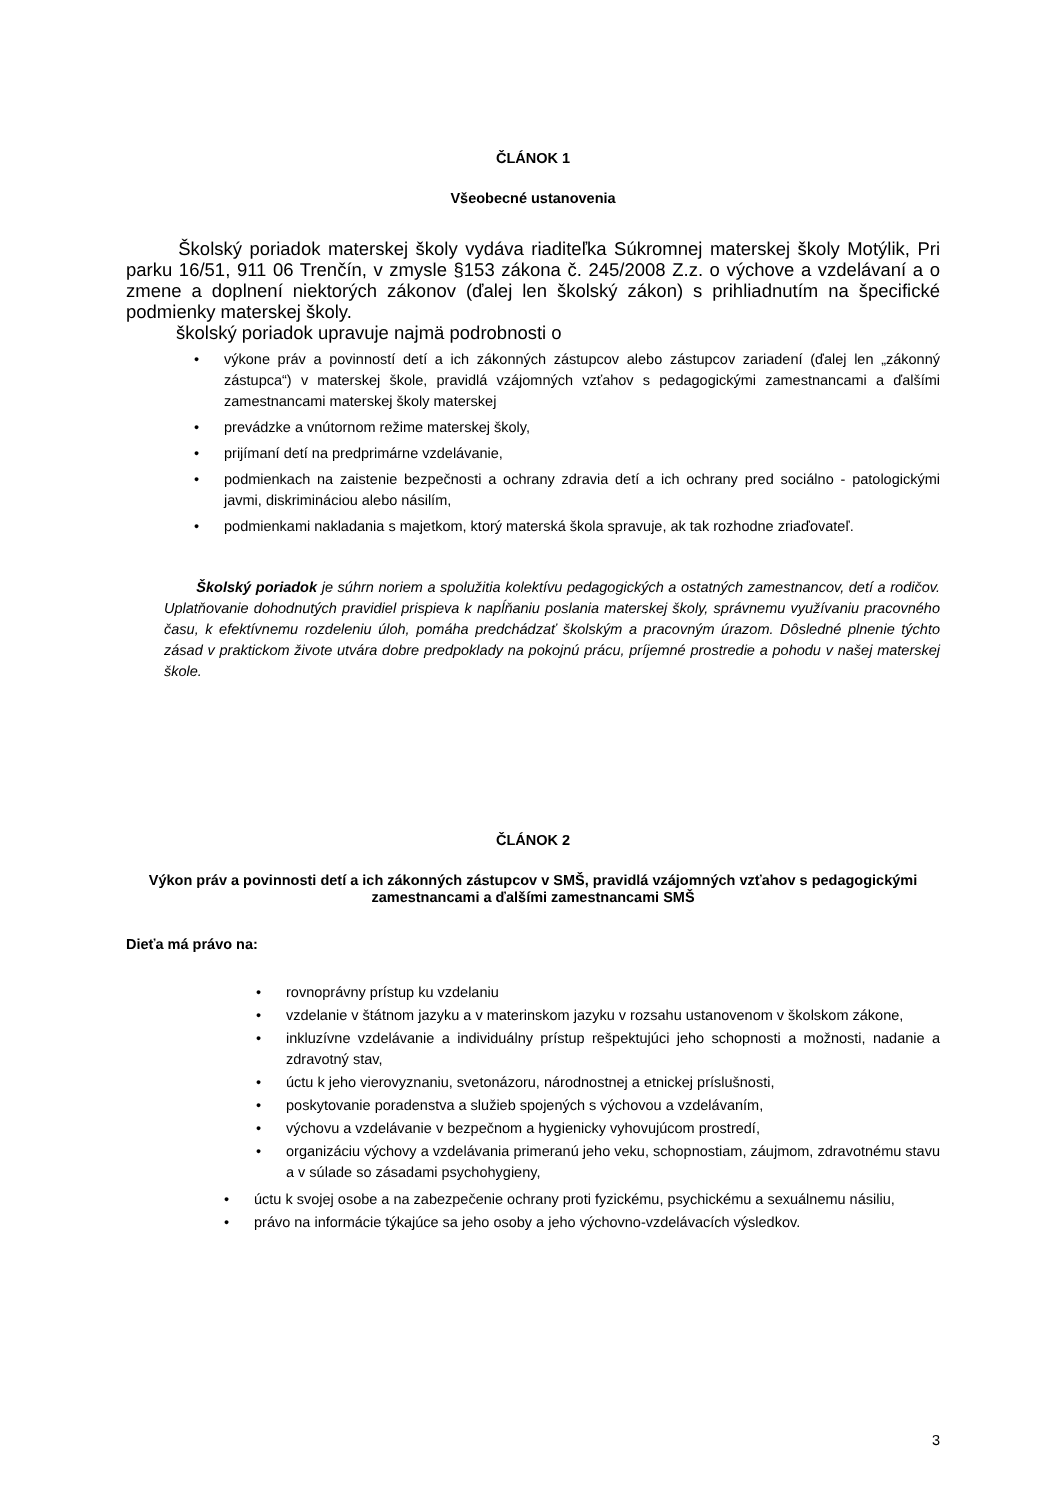ČLÁNOK 1
Všeobecné ustanovenia
Školský poriadok materskej školy vydáva riaditeľka Súkromnej materskej školy Motýlik, Pri parku 16/51, 911 06 Trenčín, v zmysle §153 zákona č. 245/2008 Z.z. o výchove a vzdelávaní a o zmene a doplnení niektorých zákonov (ďalej len školský zákon) s prihliadnutím na špecifické podmienky materskej školy.
školský poriadok upravuje najmä podrobnosti o
výkone práv a povinností detí a ich zákonných zástupcov alebo zástupcov zariadení (ďalej len „zákonný zástupca“) v materskej škole, pravidlá vzájomných vzťahov s pedagogickými zamestnancami a ďalšími zamestnancami materskej školy materskej
prevádzke a vnútornom režime materskej školy,
prijímaní detí na predprimárne vzdelávanie,
podmienkach na zaistenie bezpečnosti a ochrany zdravia detí a ich ochrany pred sociálno - patologickými javmi, diskrimináciou alebo násilím,
podmienkami nakladania s majetkom, ktorý materská škola spravuje, ak tak rozhodne zriaďovateľ.
Školský poriadok je súhrn noriem a spolužitia kolektívu pedagogických a ostatných zamestnancov, detí a rodičov. Uplatňovanie dohodnutých pravidiel prispieva k napĺňaniu poslania materskej školy, správnemu využívaniu pracovného času, k efektívnemu rozdeleniu úloh, pomáha predchádzať školským a pracovným úrazom. Dôsledné plnenie týchto zásad v praktickom živote utvára dobre predpoklady na pokojnú prácu, príjemné prostredie a pohodu v našej materskej škole.
ČLÁNOK 2
Výkon práv a povinnosti detí a ich zákonných zástupcov v SMŠ, pravidlá vzájomných vzťahov s pedagogickými zamestnancami a ďalšími zamestnancami SMŠ
Dieťa má právo na:
rovnoprávny prístup ku vzdelaniu
vzdelanie v štátnom jazyku a v materinskom jazyku v rozsahu ustanovenom v školskom zákone,
inkluzívne vzdelávanie a individuálny prístup rešpektujúci jeho schopnosti a možnosti, nadanie a zdravotný stav,
úctu k jeho vierovyznaniu, svetonázoru, národnostnej a etnickej príslušnosti,
poskytovanie poradenstva a služieb spojených s výchovou a vzdelávaním,
výchovu a vzdelávanie v bezpečnom a hygienicky vyhovujúcom prostredí,
organizáciu výchovy a vzdelávania primeranú jeho veku, schopnostiam, záujmom, zdravotnému stavu a v súlade so zásadami psychohygieny,
úctu k svojej osobe a na zabezpečenie ochrany proti fyzickému, psychickému a sexuálnemu násiliu,
právo na informácie týkajúce sa jeho osoby a jeho výchovno-vzdelávacích výsledkov.
3